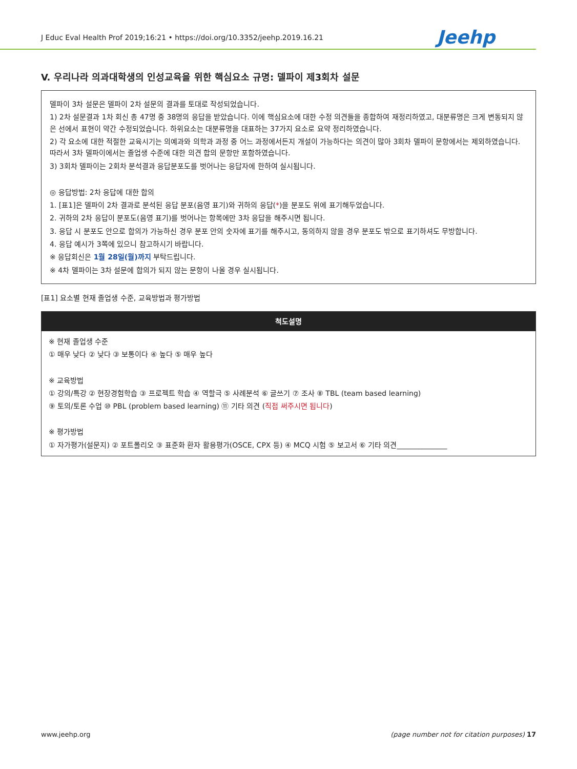J Educ Eval Health Prof 2019;16:21 • https://doi.org/10.3352/jeehp.2019.16.21 Jeehp
V. 우리나라 의과대학생의 인성교육을 위한 핵심요소 규명: 델파이 제3회차 설문
델파이 3차 설문은 델파이 2차 설문의 결과를 토대로 작성되었습니다.
1) 2차 설문결과 1차 회신 총 47명 중 38명의 응답을 받았습니다. 이에 핵심요소에 대한 수정 의견들을 종합하여 재정리하였고, 대분류명은 크게 변동되지 않은 선에서 표현이 약간 수정되었습니다. 하위요소는 대분류명을 대표하는 37가지 요소로 요약 정리하였습니다.
2) 각 요소에 대한 적절한 교육시기는 의예과와 의학과 과정 중 어느 과정에서든지 개설이 가능하다는 의견이 많아 3회차 델파이 문항에서는 제외하였습니다. 따라서 3차 델파이에서는 졸업생 수준에 대한 의견 합의 문항만 포함하였습니다.
3) 3회차 델파이는 2회차 분석결과 응답분포도를 벗어나는 응답자에 한하여 실시됩니다.
◎ 응답방법: 2차 응답에 대한 합의
1. [표1]은 델파이 2차 결과로 분석된 응답 분포(음영 표기)와 귀하의 응답(*)을 분포도 위에 표기해두었습니다.
2. 귀하의 2차 응답이 분포도(음영 표기)를 벗어나는 항목에만 3차 응답을 해주시면 됩니다.
3. 응답 시 분포도 안으로 합의가 가능하신 경우 분포 안의 숫자에 표기를 해주시고, 동의하지 않을 경우 분포도 밖으로 표기하셔도 무방합니다.
4. 응답 예시가 3쪽에 있으니 참고하시기 바랍니다.
※ 응답회신은 1월 28일(월)까지 부탁드립니다.
※ 4차 델파이는 3차 설문에 합의가 되지 않는 문항이 나올 경우 실시됩니다.
[표1] 요소별 현재 졸업생 수준, 교육방법과 평가방법
| 척도설명 |
| --- |
| ※ 현재 졸업생 수준 ① 매우 낮다 ② 낮다 ③ 보통이다 ④ 높다 ⑤ 매우 높다 ※ 교육방법 ① 강의/특강 ② 현장경험학습 ③ 프로젝트 학습 ④ 역할극 ⑤ 사례분석 ⑥ 글쓰기 ⑦ 조사 ⑧ TBL (team based learning) ⑨ 토의/토론 수업 ⑩ PBL (problem based learning) ⑪ 기타 의견 ( 직접 써주시면 됩니다 ) ※ 평가방법 ① 자가평가(설문지) ② 포트폴리오 ③ 표준화 환자 활용평가(OSCE, CPX 등) ④ MCQ 시험 ⑤ 보고서 ⑥ 기타 의견______________ |
www.jeehp.org (page number not for citation purposes) 17